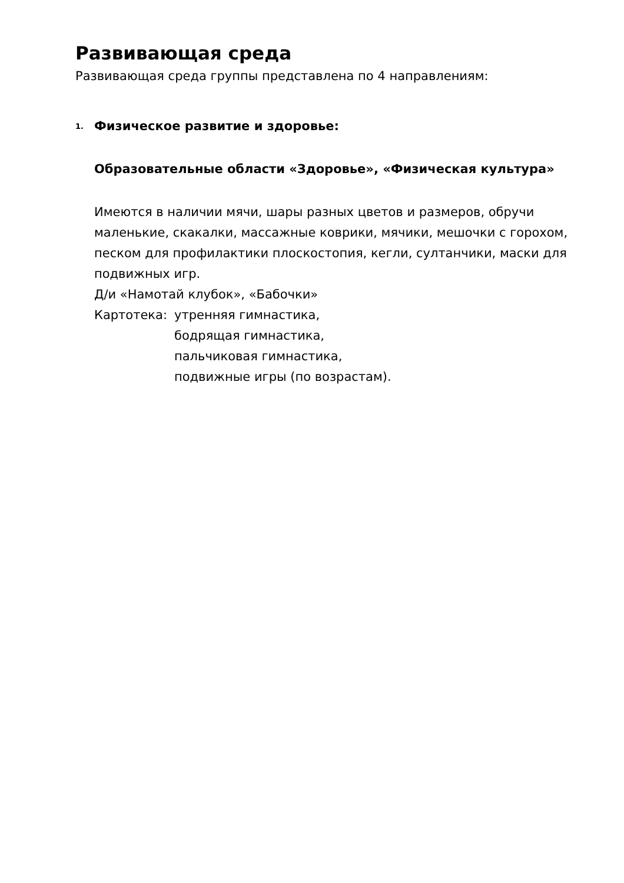Развивающая среда
Развивающая среда группы представлена по 4 направлениям:
1. Физическое развитие и здоровье:
Образовательные области «Здоровье», «Физическая культура»
Имеются в наличии мячи, шары разных цветов и размеров, обручи маленькие, скакалки, массажные коврики, мячики, мешочки с горохом, песком для профилактики плоскостопия, кегли, султанчики, маски для подвижных игр.
Д/и «Намотай клубок», «Бабочки»
Картотека: утренняя гимнастика,
бодрящая гимнастика,
пальчиковая гимнастика,
подвижные игры (по возрастам).